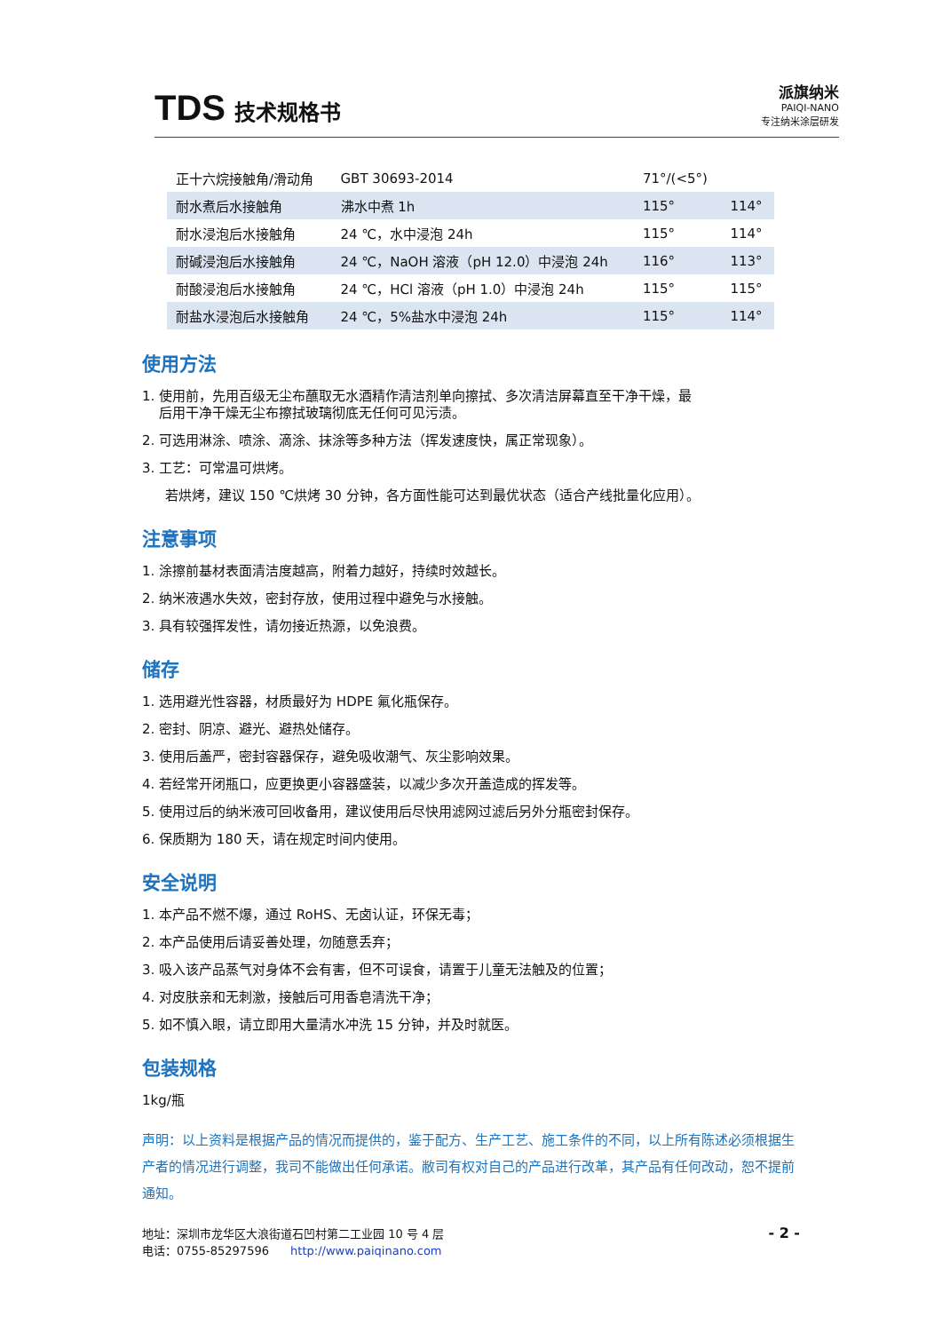TDS 技术规格书
派旗纳米
PAIQI-NANO
专注纳米涂层研发
| 正十六烷接触角/滑动角 | GBT 30693-2014 | 71°/(<5°) | |
| 耐水煮后水接触角 | 沸水中煮 1h | 115° | 114° |
| 耐水浸泡后水接触角 | 24 ℃，水中浸泡 24h | 115° | 114° |
| 耐碱浸泡后水接触角 | 24 ℃，NaOH 溶液（pH 12.0）中浸泡 24h | 116° | 113° |
| 耐酸浸泡后水接触角 | 24 ℃，HCl 溶液（pH 1.0）中浸泡 24h | 115° | 115° |
| 耐盐水浸泡后水接触角 | 24 ℃，5%盐水中浸泡 24h | 115° | 114° |
使用方法
1. 使用前，先用百级无尘布蘸取无水酒精作清洁剂单向擦拭、多次清洁屏幕直至干净干燥，最
后用干净干燥无尘布擦拭玻璃彻底无任何可见污渍。
2. 可选用淋涂、喷涂、滴涂、抹涂等多种方法（挥发速度快，属正常现象）。
3. 工艺：可常温可烘烤。
若烘烤，建议 150 ℃烘烤 30 分钟，各方面性能可达到最优状态（适合产线批量化应用）。
注意事项
1. 涂擦前基材表面清洁度越高，附着力越好，持续时效越长。
2. 纳米液遇水失效，密封存放，使用过程中避免与水接触。
3. 具有较强挥发性，请勿接近热源，以免浪费。
储存
1. 选用避光性容器，材质最好为 HDPE 氟化瓶保存。
2. 密封、阴凉、避光、避热处储存。
3. 使用后盖严，密封容器保存，避免吸收潮气、灰尘影响效果。
4. 若经常开闭瓶口，应更换更小容器盛装，以减少多次开盖造成的挥发等。
5. 使用过后的纳米液可回收备用，建议使用后尽快用滤网过滤后另外分瓶密封保存。
6. 保质期为 180 天，请在规定时间内使用。
安全说明
1. 本产品不燃不爆，通过 RoHS、无卤认证，环保无毒；
2. 本产品使用后请妥善处理，勿随意丢弃；
3. 吸入该产品蒸气对身体不会有害，但不可误食，请置于儿童无法触及的位置；
4. 对皮肤亲和无刺激，接触后可用香皂清洗干净；
5. 如不慎入眼，请立即用大量清水冲洗 15 分钟，并及时就医。
包装规格
1kg/瓶
声明：以上资料是根据产品的情况而提供的，鉴于配方、生产工艺、施工条件的不同，以上所有陈述必须根据生产者的情况进行调整，我司不能做出任何承诺。敝司有权对自己的产品进行改革，其产品有任何改动，恕不提前通知。
地址：深圳市龙华区大浪街道石凹村第二工业园 10 号 4 层
电话：0755-85297596 http://www.paiqinano.com
- 2 -